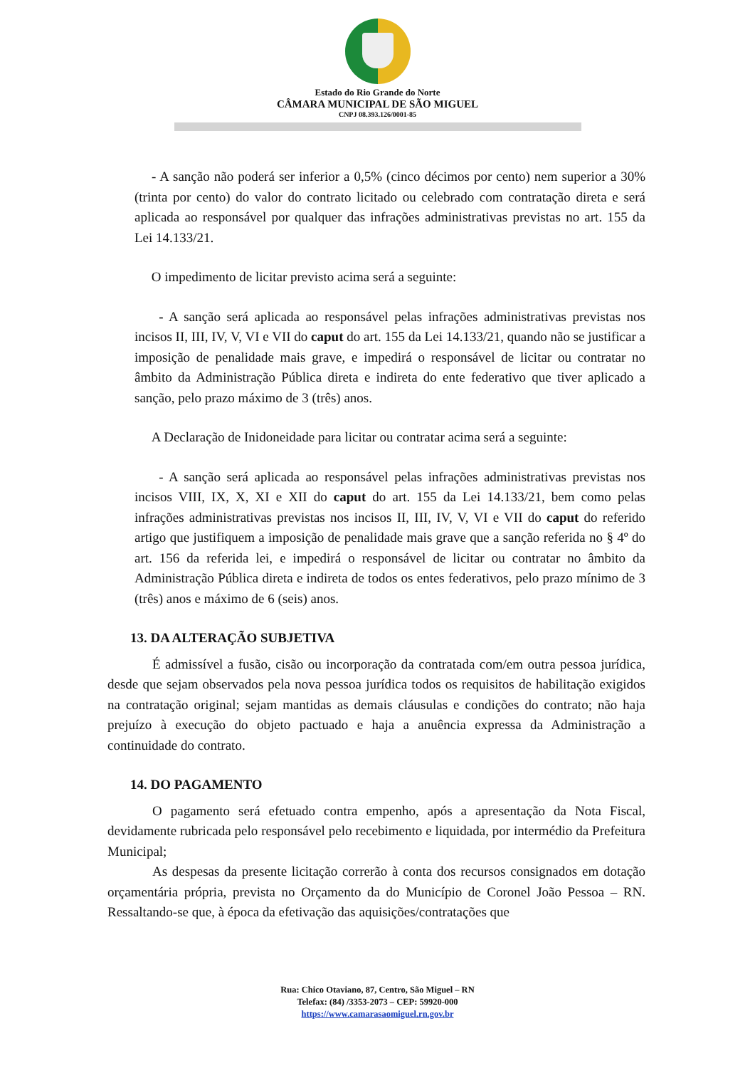Estado do Rio Grande do Norte
CÂMARA MUNICIPAL DE SÃO MIGUEL
CNPJ 08.393.126/0001-85
- A sanção não poderá ser inferior a 0,5% (cinco décimos por cento) nem superior a 30% (trinta por cento) do valor do contrato licitado ou celebrado com contratação direta e será aplicada ao responsável por qualquer das infrações administrativas previstas no art. 155 da Lei 14.133/21.
O impedimento de licitar previsto acima será a seguinte:
- A sanção será aplicada ao responsável pelas infrações administrativas previstas nos incisos II, III, IV, V, VI e VII do caput do art. 155 da Lei 14.133/21, quando não se justificar a imposição de penalidade mais grave, e impedirá o responsável de licitar ou contratar no âmbito da Administração Pública direta e indireta do ente federativo que tiver aplicado a sanção, pelo prazo máximo de 3 (três) anos.
A Declaração de Inidoneidade para licitar ou contratar acima será a seguinte:
- A sanção será aplicada ao responsável pelas infrações administrativas previstas nos incisos VIII, IX, X, XI e XII do caput do art. 155 da Lei 14.133/21, bem como pelas infrações administrativas previstas nos incisos II, III, IV, V, VI e VII do caput do referido artigo que justifiquem a imposição de penalidade mais grave que a sanção referida no § 4º do art. 156 da referida lei, e impedirá o responsável de licitar ou contratar no âmbito da Administração Pública direta e indireta de todos os entes federativos, pelo prazo mínimo de 3 (três) anos e máximo de 6 (seis) anos.
13. DA ALTERAÇÃO SUBJETIVA
É admissível a fusão, cisão ou incorporação da contratada com/em outra pessoa jurídica, desde que sejam observados pela nova pessoa jurídica todos os requisitos de habilitação exigidos na contratação original; sejam mantidas as demais cláusulas e condições do contrato; não haja prejuízo à execução do objeto pactuado e haja a anuência expressa da Administração a continuidade do contrato.
14. DO PAGAMENTO
O pagamento será efetuado contra empenho, após a apresentação da Nota Fiscal, devidamente rubricada pelo responsável pelo recebimento e liquidada, por intermédio da Prefeitura Municipal;
As despesas da presente licitação correrão à conta dos recursos consignados em dotação orçamentária própria, prevista no Orçamento da do Município de Coronel João Pessoa – RN. Ressaltando-se que, à época da efetivação das aquisições/contratações que
Rua: Chico Otaviano, 87, Centro, São Miguel – RN
Telefax: (84) /3353-2073 – CEP: 59920-000
https://www.camarasaomiguel.rn.gov.br